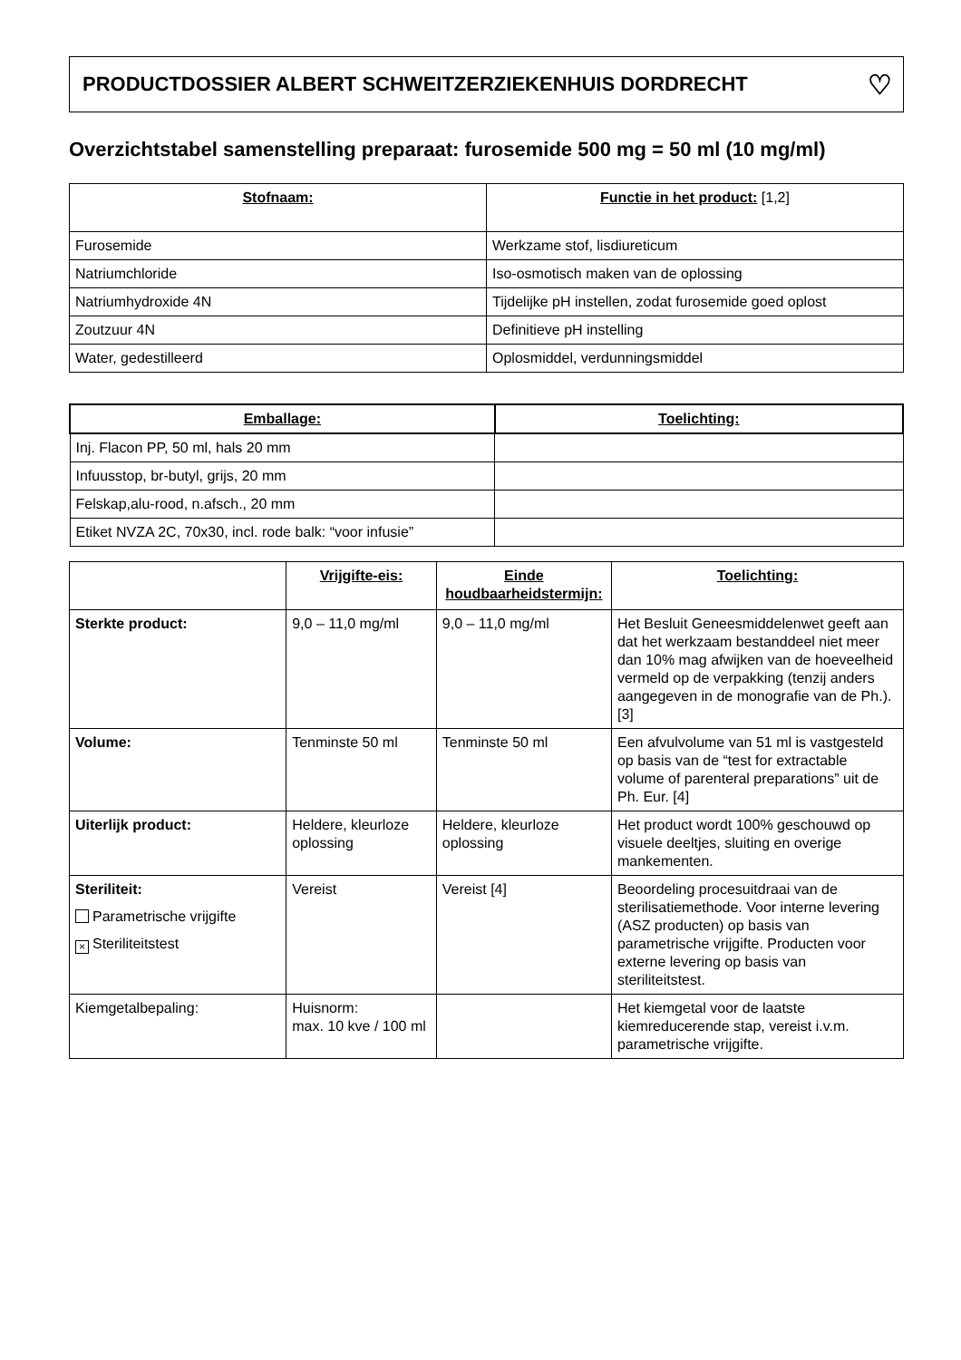PRODUCTDOSSIER ALBERT SCHWEITZERZIEKENHUIS DORDRECHT ♡
Overzichtstabel samenstelling preparaat: furosemide 500 mg = 50 ml (10 mg/ml)
| Stofnaam: | Functie in het product: [1,2] |
| --- | --- |
| Furosemide | Werkzame stof, lisdiureticum |
| Natriumchloride | Iso-osmotisch maken van de oplossing |
| Natriumhydroxide 4N | Tijdelijke pH instellen, zodat furosemide goed oplost |
| Zoutzuur 4N | Definitieve pH instelling |
| Water, gedestilleerd | Oplosmiddel, verdunningsmiddel |
| Emballage: | Toelichting: |
| --- | --- |
| Inj. Flacon PP, 50 ml, hals 20 mm | |
| Infuusstop, br-butyl, grijs, 20 mm | |
| Felskap,alu-rood, n.afsch., 20 mm | |
| Etiket NVZA 2C, 70x30, incl. rode balk: “voor infusie” | |
| | Vrijgifte-eis: | Einde houdbaarheidstermijn: | Toelichting: |
| --- | --- | --- | --- |
| Sterkte product: | 9,0 – 11,0 mg/ml | 9,0 – 11,0 mg/ml | Het Besluit Geneesmiddelenwet geeft aan dat het werkzaam bestanddeel niet meer dan 10% mag afwijken van de hoeveelheid vermeld op de verpakking (tenzij anders aangegeven in de monografie van de Ph.). [3] |
| Volume: | Tenminste 50 ml | Tenminste 50 ml | Een afvulvolume van 51 ml is vastgesteld op basis van de “test for extractable volume of parenteral preparations” uit de Ph. Eur. [4] |
| Uiterlijk product: | Heldere, kleurloze oplossing | Heldere, kleurloze oplossing | Het product wordt 100% geschouwd op visuele deeltjes, sluiting en overige mankementen. |
| Steriliteit: Parametrische vrijgifte × Steriliteitstest | Vereist | Vereist [4] | Beoordeling procesuitdraai van de sterilisatiemethode. Voor interne levering (ASZ producten) op basis van parametrische vrijgifte. Producten voor externe levering op basis van steriliteitstest. |
| Kiemgetalbepaling: | Huisnorm: max. 10 kve / 100 ml | | Het kiemgetal voor de laatste kiemreducerende stap, vereist i.v.m. parametrische vrijgifte. |